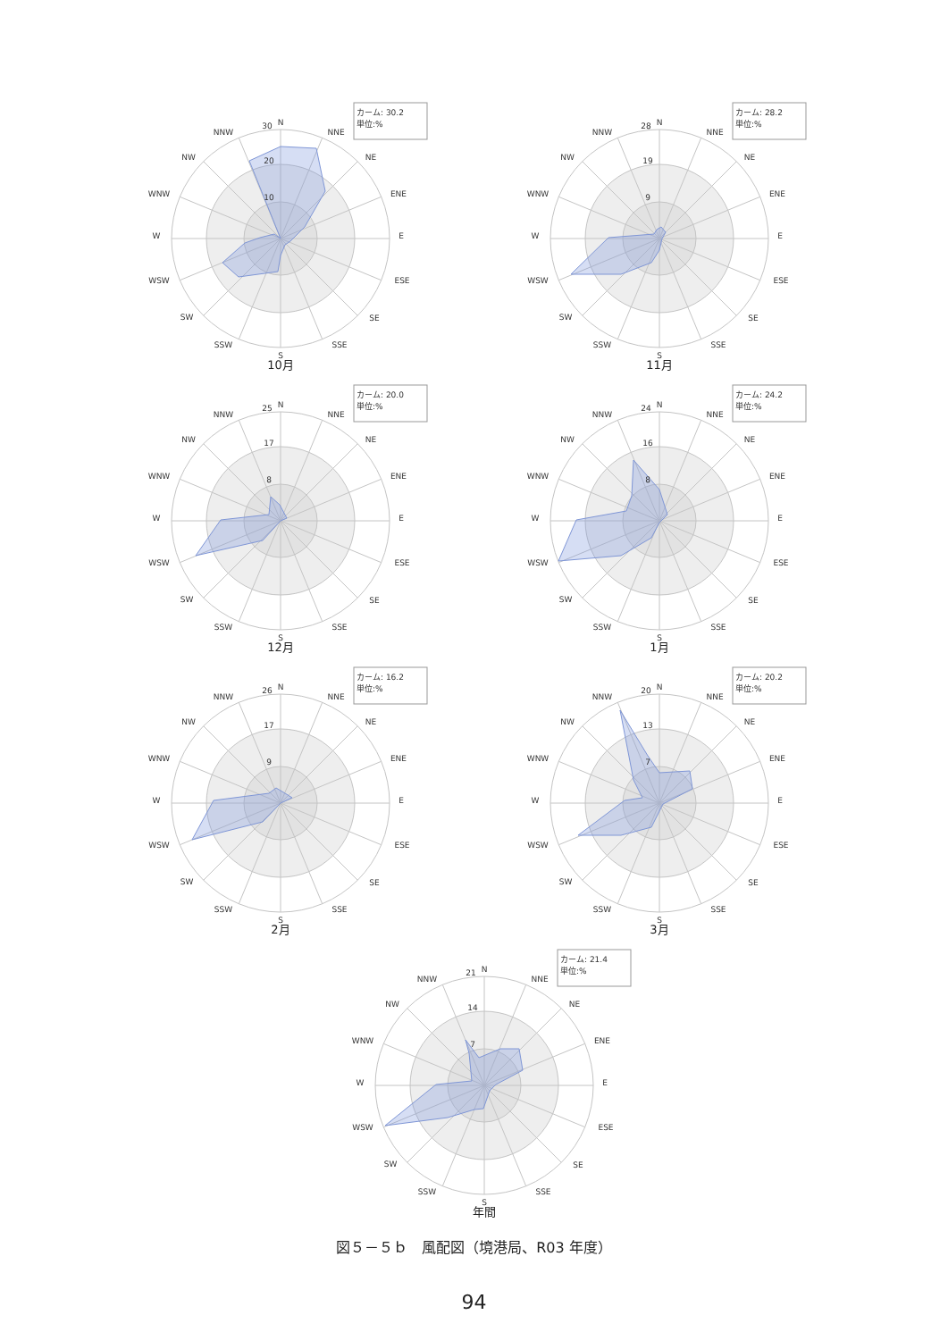カーム: 30.2
単位:%
N
NNE
NE
ENE
E
ESE
SE
SSE
S
SSW
SW
WSW
W
WNW
NW
NNW
30
20
10
10月
カーム: 28.2
単位:%
N
NNE
NE
ENE
E
ESE
SE
SSE
S
SSW
SW
WSW
W
WNW
NW
NNW
28
19
9
11月
カーム: 20.0
単位:%
N
NNE
NE
ENE
E
ESE
SE
SSE
S
SSW
SW
WSW
W
WNW
NW
NNW
25
17
8
12月
カーム: 24.2
単位:%
N
NNE
NE
ENE
E
ESE
SE
SSE
S
SSW
SW
WSW
W
WNW
NW
NNW
24
16
8
1月
カーム: 16.2
単位:%
N
NNE
NE
ENE
E
ESE
SE
SSE
S
SSW
SW
WSW
W
WNW
NW
NNW
26
17
9
2月
カーム: 20.2
単位:%
N
NNE
NE
ENE
E
ESE
SE
SSE
S
SSW
SW
WSW
W
WNW
NW
NNW
20
13
7
3月
カーム: 21.4
単位:%
N
NNE
NE
ENE
E
ESE
SE
SSE
S
SSW
SW
WSW
W
WNW
NW
NNW
21
14
7
年間
図５－５ｂ　風配図（境港局、R03 年度）
94